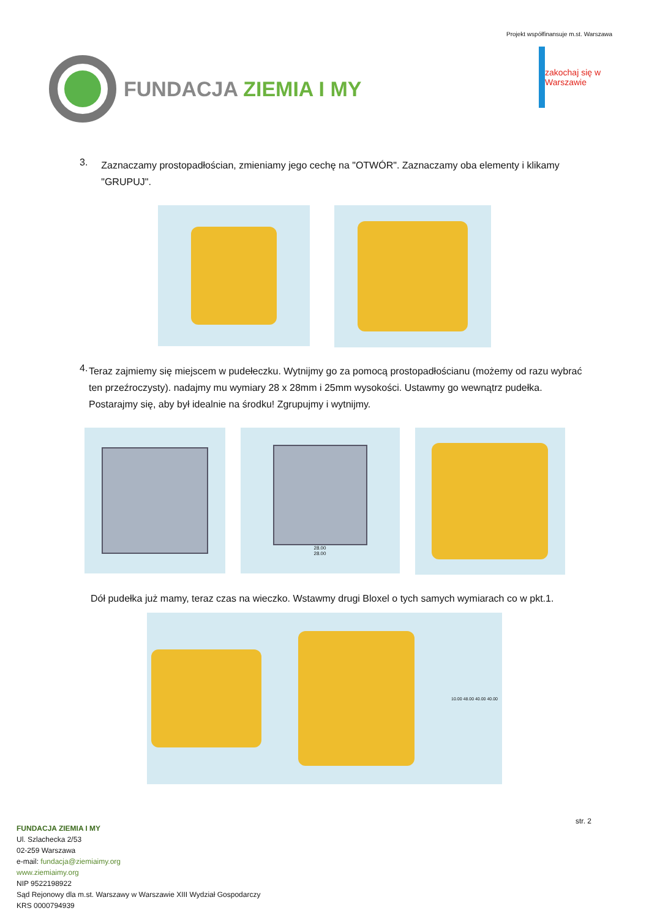FUNDACJA ZIEMIA I MY
Projekt współfinansuje m.st. Warszawa
zakochaj się w Warszawie
3.
Zaznaczamy prostopadłościan, zmieniamy jego cechę na "OTWÓR". Zaznaczamy oba elementy i klikamy "GRUPUJ".
4.
Teraz zajmiemy się miejscem w pudełeczku. Wytnijmy go za pomocą prostopadłościanu (możemy od razu wybrać ten przeźroczysty). nadajmy mu wymiary 28 x 28mm i 25mm wysokości. Ustawmy go wewnątrz pudełka. Postarajmy się, aby był idealnie na środku! Zgrupujmy i wytnijmy.
28.00
28.00
Dół pudełka już mamy, teraz czas na wieczko. Wstawmy drugi Bloxel o tych samych wymiarach co w pkt.1.
10.00 48.00 40.00 40.00
str. 2
FUNDACJA ZIEMIA I MY
Ul. Szlachecka 2/53
02-259 Warszawa
e-mail: fundacja@ziemiaimy.org
www.ziemiaimy.org
NIP 9522198922
Sąd Rejonowy dla m.st. Warszawy w Warszawie XIII Wydział Gospodarczy
KRS 0000794939